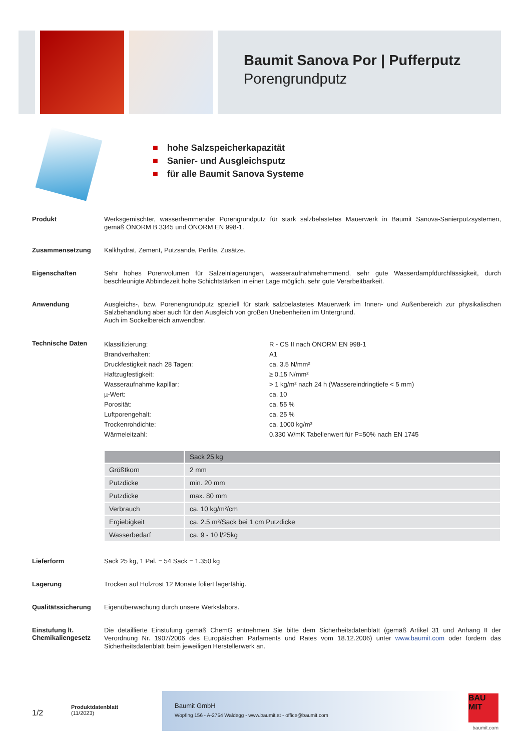Baumit Sanova Por | Pufferputz
Porengrundputz
■ hohe Salzspeicherkapazität
■ Sanier- und Ausgleichsputz
■ für alle Baumit Sanova Systeme
Produkt
Werksgemischter, wasserhemmender Porengrundputz für stark salzbelastetes Mauerwerk in Baumit Sanova-Sanierputzsystemen, gemäß ÖNORM B 3345 und ÖNORM EN 998-1.
Zusammensetzung
Kalkhydrat, Zement, Putzsande, Perlite, Zusätze.
Eigenschaften
Sehr hohes Porenvolumen für Salzeinlagerungen, wasseraufnahmehemmend, sehr gute Wasserdampfdurchlässigkeit, durch beschleunigte Abbindezeit hohe Schichtstärken in einer Lage möglich, sehr gute Verarbeitbarkeit.
Anwendung
Ausgleichs-, bzw. Porenengrundputz speziell für stark salzbelastetes Mauerwerk im Innen- und Außenbereich zur physikalischen Salzbehandlung aber auch für den Ausgleich von großen Unebenheiten im Untergrund.
Auch im Sockelbereich anwendbar.
Technische Daten
| Klassifizierung: | R - CS II nach ÖNORM EN 998-1 |
| Brandverhalten: | A1 |
| Druckfestigkeit nach 28 Tagen: | ca. 3.5 N/mm² |
| Haftzugfestigkeit: | ≥ 0.15 N/mm² |
| Wasseraufnahme kapillar: | > 1 kg/m² nach 24 h (Wassereindringtiefe < 5 mm) |
| µ-Wert: | ca. 10 |
| Porosität: | ca. 55 % |
| Luftporengehalt: | ca. 25 % |
| Trockenrohdichte: | ca. 1000 kg/m³ |
| Wärmeleitzahl: | 0.330 W/mK Tabellenwert für P=50% nach EN 1745 |
| | Sack 25 kg |
| --- | --- |
| Größtkorn | 2 mm |
| Putzdicke | min. 20 mm |
| Putzdicke | max. 80 mm |
| Verbrauch | ca. 10 kg/m²/cm |
| Ergiebigkeit | ca. 2.5 m²/Sack bei 1 cm Putzdicke |
| Wasserbedarf | ca. 9 - 10 l/25kg |
Lieferform
Sack 25 kg, 1 Pal. = 54 Sack = 1.350 kg
Lagerung
Trocken auf Holzrost 12 Monate foliert lagerfähig.
Qualitätssicherung
Eigenüberwachung durch unsere Werkslabors.
Einstufung lt. Chemikaliengesetz
Die detaillierte Einstufung gemäß ChemG entnehmen Sie bitte dem Sicherheitsdatenblatt (gemäß Artikel 31 und Anhang II der Verordnung Nr. 1907/2006 des Europäischen Parlaments und Rates vom 18.12.2006) unter www.baumit.com oder fordern das Sicherheitsdatenblatt beim jeweiligen Herstellerwerk an.
1/2
Produktdatenblatt
(11/2023)
Baumit GmbH
Wopfing 156 - A-2754 Waldegg - www.baumit.at - office@baumit.com
BAU
MIT
baumit.com